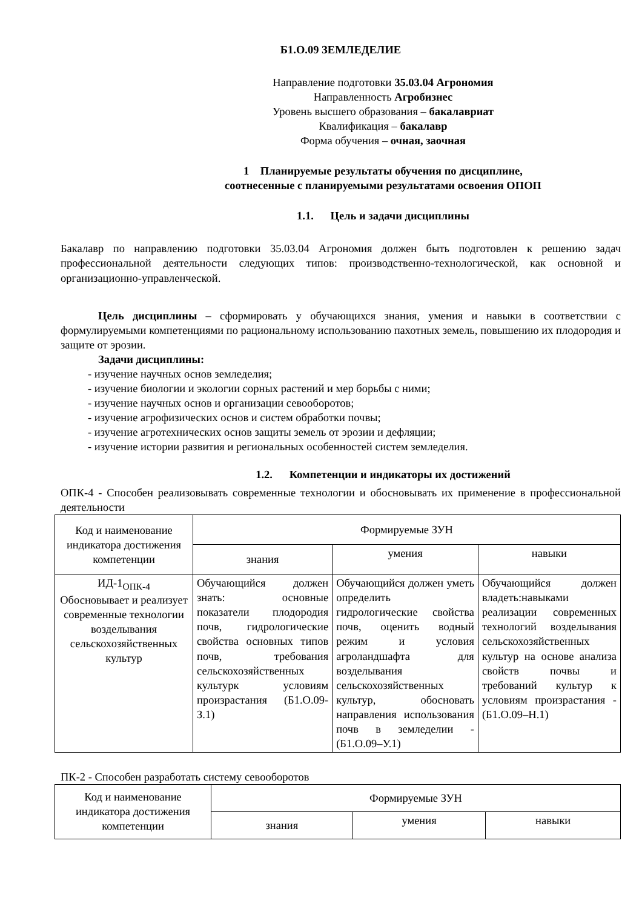Б1.О.09 ЗЕМЛЕДЕЛИЕ
Направление подготовки 35.03.04 Агрономия
Направленность Агробизнес
Уровень высшего образования – бакалавриат
Квалификация – бакалавр
Форма обучения – очная, заочная
1 Планируемые результаты обучения по дисциплине,
соотнесенные с планируемыми результатами освоения ОПОП
1.1. Цель и задачи дисциплины
Бакалавр по направлению подготовки 35.03.04 Агрономия должен быть подготовлен к решению задач профессиональной деятельности следующих типов: производственно-технологической, как основной и организационно-управленческой.
Цель дисциплины – сформировать у обучающихся знания, умения и навыки в соответствии с формулируемыми компетенциями по рациональному использованию пахотных земель, повышению их плодородия и защите от эрозии.
Задачи дисциплины:
- изучение научных основ земледелия;
- изучение биологии и экологии сорных растений и мер борьбы с ними;
- изучение научных основ и организации севооборотов;
- изучение агрофизических основ и систем обработки почвы;
- изучение агротехнических основ защиты земель от эрозии и дефляции;
- изучение истории развития и региональных особенностей систем земледелия.
1.2. Компетенции и индикаторы их достижений
ОПК-4 - Способен реализовывать современные технологии и обосновывать их применение в профессиональной деятельности
| Код и наименование индикатора достижения компетенции | Формируемые ЗУН | | |
| --- | --- | --- | --- |
| | знания | умения | навыки |
| ИД-1<sub>ОПК-4</sub> Обосновывает и реализует современные технологии возделывания сельскохозяйственных культур | Обучающийся должен знать: основные показатели плодородия почв, гидрологические свойства основных типов почв, требования сельскохозяйственных культурк условиям произрастания (Б1.О.09-З.1) | Обучающийся должен уметь определить гидрологические свойства почв, оценить водный режим и условия агроландшафта для возделывания сельскохозяйственных культур, обосновать направления использования почв в земледелии - (Б1.О.09–У.1) | Обучающийся должен владеть:навыками реализации современных технологий возделывания сельскохозяйственных культур на основе анализа свойств почвы и требований культур к условиям произрастания - (Б1.О.09–Н.1) |
ПК-2 - Способен разработать систему севооборотов
| Код и наименование индикатора достижения компетенции | Формируемые ЗУН | | |
| --- | --- | --- | --- |
| | знания | умения | навыки |